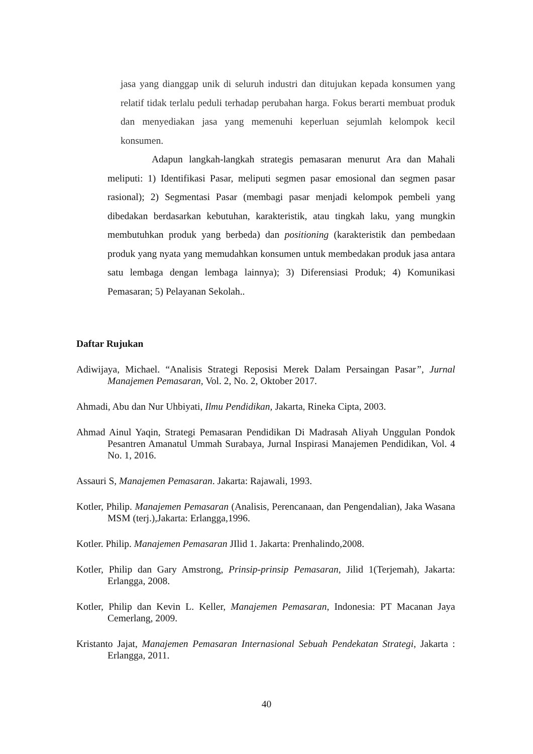jasa yang dianggap unik di seluruh industri dan ditujukan kepada konsumen yang relatif tidak terlalu peduli terhadap perubahan harga. Fokus berarti membuat produk dan menyediakan jasa yang memenuhi keperluan sejumlah kelompok kecil konsumen.
Adapun langkah-langkah strategis pemasaran menurut Ara dan Mahali meliputi: 1) Identifikasi Pasar, meliputi segmen pasar emosional dan segmen pasar rasional); 2) Segmentasi Pasar (membagi pasar menjadi kelompok pembeli yang dibedakan berdasarkan kebutuhan, karakteristik, atau tingkah laku, yang mungkin membutuhkan produk yang berbeda) dan positioning (karakteristik dan pembedaan produk yang nyata yang memudahkan konsumen untuk membedakan produk jasa antara satu lembaga dengan lembaga lainnya); 3) Diferensiasi Produk; 4) Komunikasi Pemasaran; 5) Pelayanan Sekolah..
Daftar Rujukan
Adiwijaya, Michael. “Analisis Strategi Reposisi Merek Dalam Persaingan Pasar”, Jurnal Manajemen Pemasaran, Vol. 2, No. 2, Oktober 2017.
Ahmadi, Abu dan Nur Uhbiyati, Ilmu Pendidikan, Jakarta, Rineka Cipta, 2003.
Ahmad Ainul Yaqin, Strategi Pemasaran Pendidikan Di Madrasah Aliyah Unggulan Pondok Pesantren Amanatul Ummah Surabaya, Jurnal Inspirasi Manajemen Pendidikan, Vol. 4 No. 1, 2016.
Assauri S, Manajemen Pemasaran. Jakarta: Rajawali, 1993.
Kotler, Philip. Manajemen Pemasaran (Analisis, Perencanaan, dan Pengendalian), Jaka Wasana MSM (terj.),Jakarta: Erlangga,1996.
Kotler. Philip. Manajemen Pemasaran JIlid 1. Jakarta: Prenhalindo,2008.
Kotler, Philip dan Gary Amstrong, Prinsip-prinsip Pemasaran, Jilid 1(Terjemah), Jakarta: Erlangga, 2008.
Kotler, Philip dan Kevin L. Keller, Manajemen Pemasaran, Indonesia: PT Macanan Jaya Cemerlang, 2009.
Kristanto Jajat, Manajemen Pemasaran Internasional Sebuah Pendekatan Strategi, Jakarta : Erlangga, 2011.
40